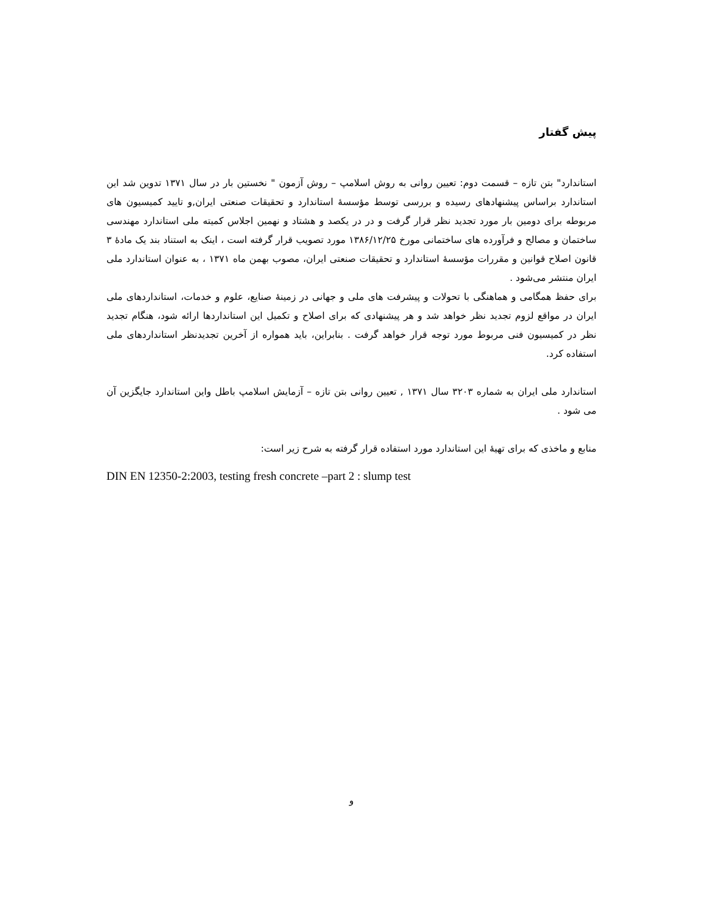پیش گفتار
استاندارد" بتن تازه – قسمت دوم: تعیین روانی به روش اسلامپ – روش آزمون " نخستین بار در سال ۱۳۷۱ تدوین شد این استاندارد براساس پیشنهادهای رسیده و بررسی توسط مؤسسهٔ استاندارد و تحقیقات صنعتی ایران,و تایید کمیسیون های مربوطه برای دومین بار مورد تجدید نظر قرار گرفت و در در یکصد و هشتاد و نهمین اجلاس کمیته ملی استاندارد مهندسی ساختمان و مصالح و فرآورده های ساختمانی مورخ ۱۳۸۶/۱۲/۲۵ مورد تصویب قرار گرفته است ، اینک به استناد بند یک مادهٔ ۳ قانون اصلاح قوانین و مقررات مؤسسهٔ استاندارد و تحقیقات صنعتی ایران، مصوب بهمن ماه ۱۳۷۱ ، به عنوان استاندارد ملی ایران منتشر می‌شود .
برای حفظ همگامی و هماهنگی با تحولات و پیشرفت های ملی و جهانی در زمینهٔ صنایع، علوم و خدمات، استانداردهای ملی ایران در مواقع لزوم تجدید نظر خواهد شد و هر پیشنهادی که برای اصلاح و تکمیل این استانداردها ارائه شود، هنگام تجدید نظر در کمیسیون فنی مربوط مورد توجه قرار خواهد گرفت . بنابراین، باید همواره از آخرین تجدیدنظر استانداردهای ملی استفاده کرد.
استاندارد ملی ایران به شماره ۳۲۰۳ سال ۱۳۷۱ , تعیین روانی بتن تازه – آزمایش اسلامپ باطل واین استاندارد جایگزین آن می شود .
منابع و ماخذی که برای تهیهٔ این استاندارد مورد استفاده قرار گرفته به شرح زیر است:
DIN EN 12350-2:2003, testing fresh concrete –part 2 : slump test
و